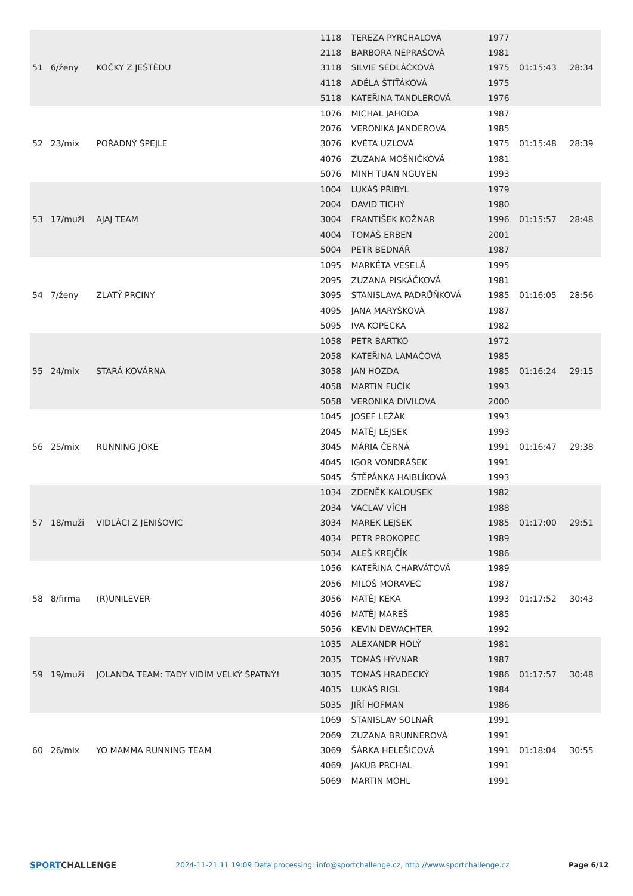| 51 | 6/ženy | KOČKY Z JEŠTĚDU | 1118 | TEREZA PYRCHALOVÁ | 1977 | 01:15:43 | 28:34 |
| | | | 2118 | BARBORA NEPRAŠOVÁ | 1981 | | |
| | | | 3118 | SILVIE SEDLÁČKOVÁ | 1975 | | |
| | | | 4118 | ADÉLA ŠTIŤÁKOVÁ | 1975 | | |
| | | | 5118 | KATEŘINA TANDLEROVÁ | 1976 | | |
| 52 | 23/mix | POŘÁDNÝ ŠPEJLE | 1076 | MICHAL JAHODA | 1987 | 01:15:48 | 28:39 |
| | | | 2076 | VERONIKA JANDEROVÁ | 1985 | | |
| | | | 3076 | KVĚTA UZLOVÁ | 1975 | | |
| | | | 4076 | ZUZANA MOŠNIČKOVÁ | 1981 | | |
| | | | 5076 | MINH TUAN NGUYEN | 1993 | | |
| 53 | 17/muži | AJAJ TEAM | 1004 | LUKÁŠ PŘIBYL | 1979 | 01:15:57 | 28:48 |
| | | | 2004 | DAVID TICHÝ | 1980 | | |
| | | | 3004 | FRANTIŠEK KOŽNAR | 1996 | | |
| | | | 4004 | TOMÁŠ ERBEN | 2001 | | |
| | | | 5004 | PETR BEDNÁŘ | 1987 | | |
| 54 | 7/ženy | ZLATÝ PRCINY | 1095 | MARKÉTA VESELÁ | 1995 | 01:16:05 | 28:56 |
| | | | 2095 | ZUZANA PISKÁČKOVÁ | 1981 | | |
| | | | 3095 | STANISLAVA PADRŮŇKOVÁ | 1985 | | |
| | | | 4095 | JANA MARYŠKOVÁ | 1987 | | |
| | | | 5095 | IVA KOPECKÁ | 1982 | | |
| 55 | 24/mix | STARÁ KOVÁRNA | 1058 | PETR BARTKO | 1972 | 01:16:24 | 29:15 |
| | | | 2058 | KATEŘINA LAMAČOVÁ | 1985 | | |
| | | | 3058 | JAN HOZDA | 1985 | | |
| | | | 4058 | MARTIN FUČÍK | 1993 | | |
| | | | 5058 | VERONIKA DIVILOVÁ | 2000 | | |
| 56 | 25/mix | RUNNING JOKE | 1045 | JOSEF LEŽÁK | 1993 | 01:16:47 | 29:38 |
| | | | 2045 | MATĚJ LEJSEK | 1993 | | |
| | | | 3045 | MÁRIA ČERNÁ | 1991 | | |
| | | | 4045 | IGOR VONDRÁŠEK | 1991 | | |
| | | | 5045 | ŠTĚPÁNKA HAIBLÍKOVÁ | 1993 | | |
| 57 | 18/muži | VIDLÁCI Z JENIŠOVIC | 1034 | ZDENĚK KALOUSEK | 1982 | 01:17:00 | 29:51 |
| | | | 2034 | VACLAV VÍCH | 1988 | | |
| | | | 3034 | MAREK LEJSEK | 1985 | | |
| | | | 4034 | PETR PROKOPEC | 1989 | | |
| | | | 5034 | ALEŠ KREJČÍK | 1986 | | |
| 58 | 8/firma | (R)UNILEVER | 1056 | KATEŘINA CHARVÁTOVÁ | 1989 | 01:17:52 | 30:43 |
| | | | 2056 | MILOŠ MORAVEC | 1987 | | |
| | | | 3056 | MATĚJ KEKA | 1993 | | |
| | | | 4056 | MATĚJ MAREŠ | 1985 | | |
| | | | 5056 | KEVIN DEWACHTER | 1992 | | |
| 59 | 19/muži | JOLANDA TEAM: TADY VIDÍM VELKÝ ŠPATNÝ! | 1035 | ALEXANDR HOLÝ | 1981 | 01:17:57 | 30:48 |
| | | | 2035 | TOMÁŠ HÝVNAR | 1987 | | |
| | | | 3035 | TOMÁŠ HRADECKÝ | 1986 | | |
| | | | 4035 | LUKÁŠ RIGL | 1984 | | |
| | | | 5035 | JIŘÍ HOFMAN | 1986 | | |
| 60 | 26/mix | YO MAMMA RUNNING TEAM | 1069 | STANISLAV SOLNAŘ | 1991 | 01:18:04 | 30:55 |
| | | | 2069 | ZUZANA BRUNNEROVÁ | 1991 | | |
| | | | 3069 | ŠÁRKA HELEŠICOVÁ | 1991 | | |
| | | | 4069 | JAKUB PRCHAL | 1991 | | |
| | | | 5069 | MARTIN MOHL | 1991 | | |
SPORTCHALLENGE
2024-11-21 11:19:09 Data processing: info@sportchallenge.cz, http://www.sportchallenge.cz
Page 6/12